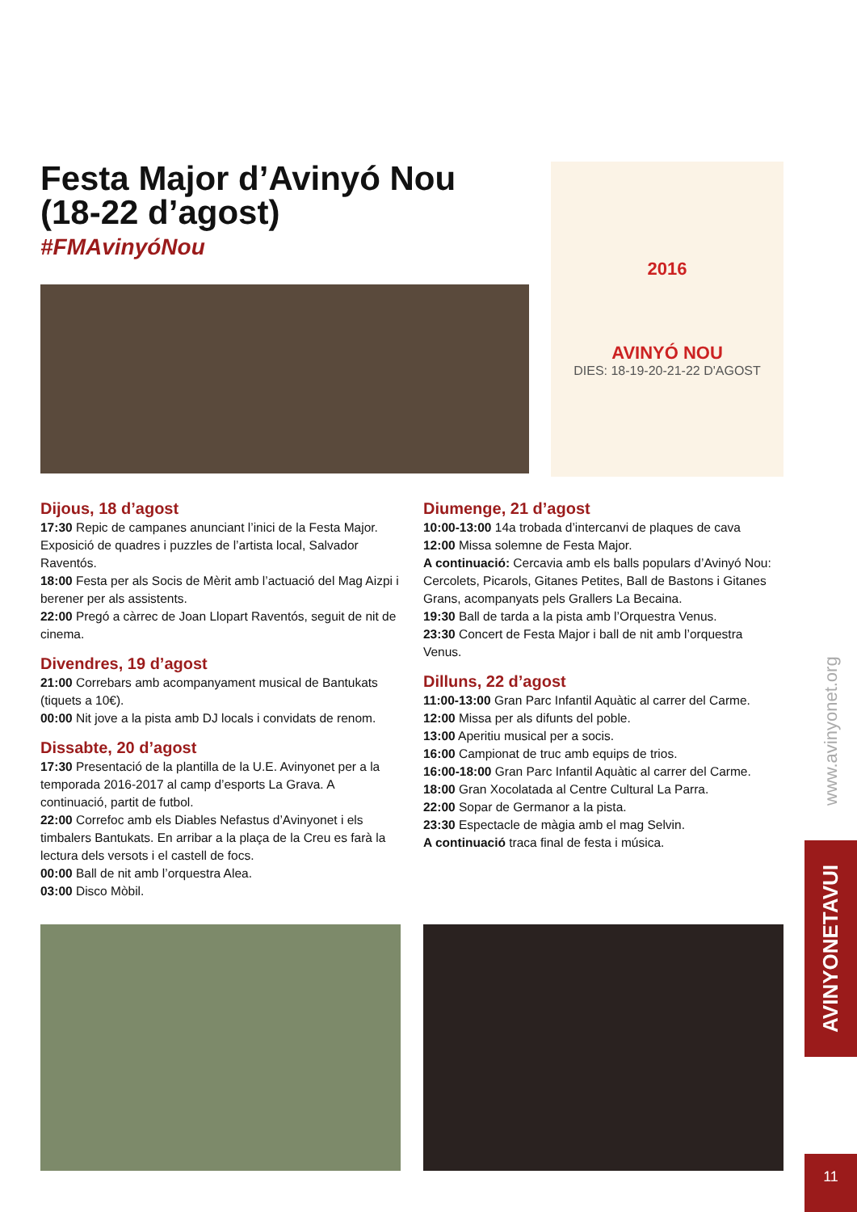Festa Major d’Avinyó Nou
(18-22 d’agost)
#FMAvinyóNou
2016
AVINYÓ NOU
DIES: 18-19-20-21-22 D'AGOST
Dijous, 18 d’agost
17:30 Repic de campanes anunciant l’inici de la Festa Major. Exposició de quadres i puzzles de l’artista local, Salvador Raventós.
18:00 Festa per als Socis de Mèrit amb l’actuació del Mag Aizpi i berener per als assistents.
22:00 Pregó a càrrec de Joan Llopart Raventós, seguit de nit de cinema.
Divendres, 19 d’agost
21:00 Correbars amb acompanyament musical de Bantukats (tiquets a 10€).
00:00 Nit jove a la pista amb DJ locals i convidats de renom.
Dissabte, 20 d’agost
17:30 Presentació de la plantilla de la U.E. Avinyonet per a la temporada 2016-2017 al camp d’esports La Grava. A continuació, partit de futbol.
22:00 Correfoc amb els Diables Nefastus d’Avinyonet i els timbalers Bantukats. En arribar a la plaça de la Creu es farà la lectura dels versots i el castell de focs.
00:00 Ball de nit amb l’orquestra Alea.
03:00 Disco Mòbil.
Diumenge, 21 d’agost
10:00-13:00 14a trobada d’intercanvi de plaques de cava
12:00 Missa solemne de Festa Major.
A continuació: Cercavia amb els balls populars d’Avinyó Nou: Cercolets, Picarols, Gitanes Petites, Ball de Bastons i Gitanes Grans, acompanyats pels Grallers La Becaina.
19:30 Ball de tarda a la pista amb l’Orquestra Venus.
23:30 Concert de Festa Major i ball de nit amb l’orquestra Venus.
Dilluns, 22 d’agost
11:00-13:00 Gran Parc Infantil Aquàtic al carrer del Carme.
12:00 Missa per als difunts del poble.
13:00 Aperitiu musical per a socis.
16:00 Campionat de truc amb equips de trios.
16:00-18:00 Gran Parc Infantil Aquàtic al carrer del Carme.
18:00 Gran Xocolatada al Centre Cultural La Parra.
22:00 Sopar de Germanor a la pista.
23:30 Espectacle de màgia amb el mag Selvin.
A continuació traca final de festa i música.
www.avinyonet.org
AVINYONETAVUI
11